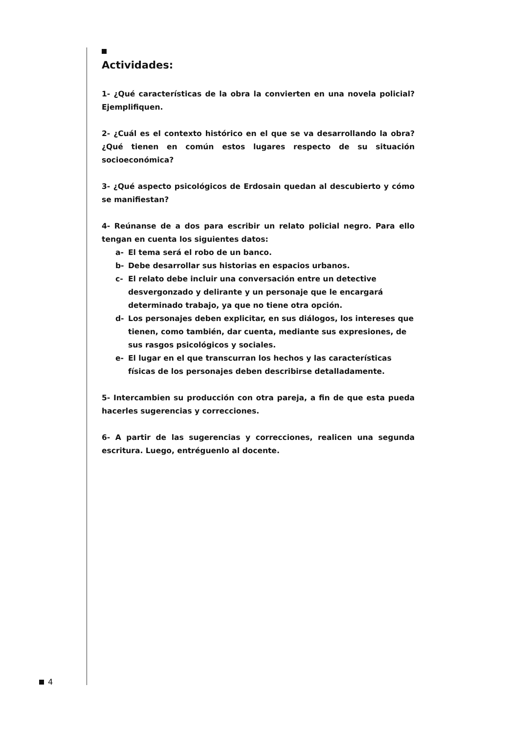Actividades:
1- ¿Qué características de la obra la convierten en una novela policial? Ejemplifiquen.
2- ¿Cuál es el contexto histórico en el que se va desarrollando la obra? ¿Qué tienen en común estos lugares respecto de su situación socioeconómica?
3- ¿Qué aspecto psicológicos de Erdosain quedan al descubierto y cómo se manifiestan?
4- Reúnanse de a dos para escribir un relato policial negro. Para ello tengan en cuenta los siguientes datos:
a- El tema será el robo de un banco.
b- Debe desarrollar sus historias en espacios urbanos.
c- El relato debe incluir una conversación entre un detective desvergonzado y delirante y un personaje que le encargará determinado trabajo, ya que no tiene otra opción.
d- Los personajes deben explicitar, en sus diálogos, los intereses que tienen, como también, dar cuenta, mediante sus expresiones, de sus rasgos psicológicos y sociales.
e- El lugar en el que transcurran los hechos y las características físicas de los personajes deben describirse detalladamente.
5- Intercambien su producción con otra pareja, a fin de que esta pueda hacerles sugerencias y correcciones.
6- A partir de las sugerencias y correcciones, realicen una segunda escritura. Luego, entréguenlo al docente.
4